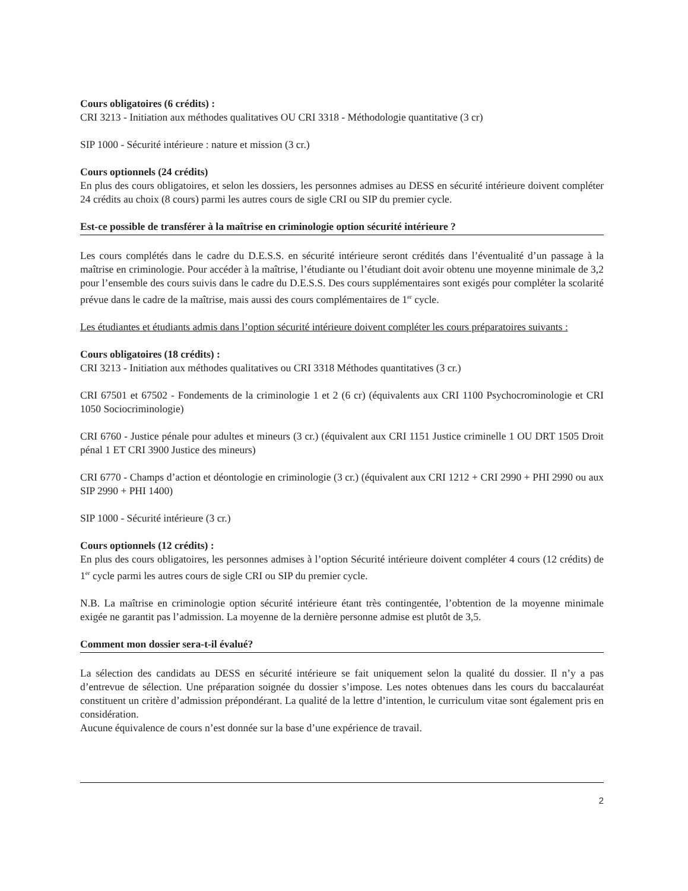Cours obligatoires (6 crédits) :
CRI 3213 - Initiation aux méthodes qualitatives OU CRI 3318 - Méthodologie quantitative (3 cr)
SIP 1000 - Sécurité intérieure : nature et mission (3 cr.)
Cours optionnels (24 crédits)
En plus des cours obligatoires, et selon les dossiers, les personnes admises au DESS en sécurité intérieure doivent compléter 24 crédits au choix (8 cours) parmi les autres cours de sigle CRI ou SIP du premier cycle.
Est-ce possible de transférer à la maîtrise en criminologie option sécurité intérieure ?
Les cours complétés dans le cadre du D.E.S.S. en sécurité intérieure seront crédités dans l’éventualité d’un passage à la maîtrise en criminologie. Pour accéder à la maîtrise, l’étudiante ou l’étudiant doit avoir obtenu une moyenne minimale de 3,2 pour l’ensemble des cours suivis dans le cadre du D.E.S.S. Des cours supplémentaires sont exigés pour compléter la scolarité prévue dans le cadre de la maîtrise, mais aussi des cours complémentaires de 1<sup>er</sup> cycle.
Les étudiantes et étudiants admis dans l’option sécurité intérieure doivent compléter les cours préparatoires suivants :
Cours obligatoires (18 crédits) :
CRI 3213 - Initiation aux méthodes qualitatives ou CRI 3318 Méthodes quantitatives (3 cr.)
CRI 67501 et 67502 - Fondements de la criminologie 1 et 2 (6 cr) (équivalents aux CRI 1100 Psychocrominologie et CRI 1050 Sociocriminologie)
CRI 6760 - Justice pénale pour adultes et mineurs (3 cr.) (équivalent aux CRI 1151 Justice criminelle 1 OU DRT 1505 Droit pénal 1 ET CRI 3900 Justice des mineurs)
CRI 6770 - Champs d’action et déontologie en criminologie (3 cr.) (équivalent aux CRI 1212 + CRI 2990 + PHI 2990 ou aux SIP 2990 + PHI 1400)
SIP 1000 - Sécurité intérieure (3 cr.)
Cours optionnels (12 crédits) :
En plus des cours obligatoires, les personnes admises à l’option Sécurité intérieure doivent compléter 4 cours (12 crédits) de 1<sup>er</sup> cycle parmi les autres cours de sigle CRI ou SIP du premier cycle.
N.B. La maîtrise en criminologie option sécurité intérieure étant très contingentée, l’obtention de la moyenne minimale exigée ne garantit pas l’admission. La moyenne de la dernière personne admise est plutôt de 3,5.
Comment mon dossier sera-t-il évalué?
La sélection des candidats au DESS en sécurité intérieure se fait uniquement selon la qualité du dossier. Il n’y a pas d’entrevue de sélection. Une préparation soignée du dossier s’impose. Les notes obtenues dans les cours du baccalauréat constituent un critère d’admission prépondérant. La qualité de la lettre d’intention, le curriculum vitae sont également pris en considération.
Aucune équivalence de cours n’est donnée sur la base d’une expérience de travail.
2